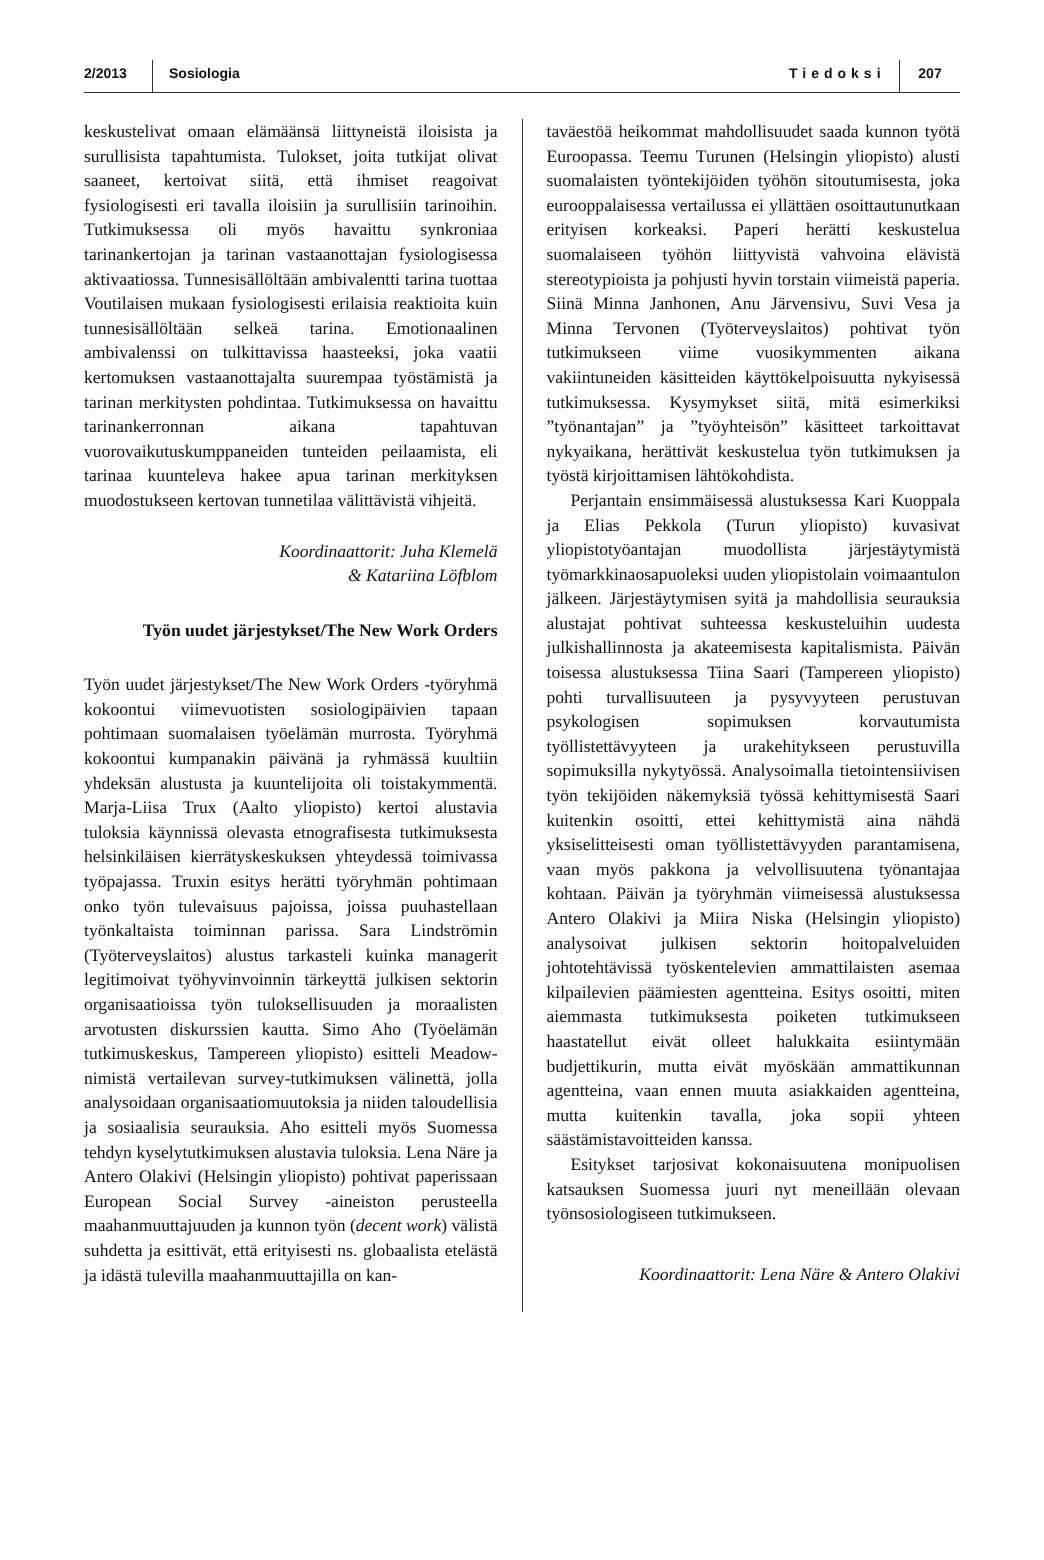2/2013 Sosiologia Tiedoksi 207
keskustelivat omaan elämäänsä liittyneistä iloisista ja surullisista tapahtumista. Tulokset, joita tutkijat olivat saaneet, kertoivat siitä, että ihmiset reagoivat fysiologisesti eri tavalla iloisiin ja surullisiin tarinoihin. Tutkimuksessa oli myös havaittu synkroniaa tarinankertojan ja tarinan vastaanottajan fysiologisessa aktivaatiossa. Tunnesisällöltään ambivalentti tarina tuottaa Voutilaisen mukaan fysiologisesti erilaisia reaktioita kuin tunnesisällöltään selkeä tarina. Emotionaalinen ambivalenssi on tulkittavissa haasteeksi, joka vaatii kertomuksen vastaanottajalta suurempaa työstämistä ja tarinan merkitysten pohdintaa. Tutkimuksessa on havaittu tarinankerronnan aikana tapahtuvan vuorovaikutuskumppaneiden tunteiden peilaamista, eli tarinaa kuunteleva hakee apua tarinan merkityksen muodostukseen kertovan tunnetilaa välittävistä vihjeitä.
Koordinaattorit: Juha Klemelä
& Katariina Löfblom
Työn uudet järjestykset/The New Work Orders
Työn uudet järjestykset/The New Work Orders -työryhmä kokoontui viimevuotisten sosiologipäivien tapaan pohtimaan suomalaisen työelämän murrosta. Työryhmä kokoontui kumpanakin päivänä ja ryhmässä kuultiin yhdeksän alustusta ja kuuntelijoita oli toistakymmentä. Marja-Liisa Trux (Aalto yliopisto) kertoi alustavia tuloksia käynnissä olevasta etnografisesta tutkimuksesta helsinkiläisen kierrätyskeskuksen yhteydessä toimivassa työpajassa. Truxin esitys herätti työryhmän pohtimaan onko työn tulevaisuus pajoissa, joissa puuhastellaan työnkaltaista toiminnan parissa. Sara Lindströmin (Työterveyslaitos) alustus tarkasteli kuinka managerit legitimoivat työhyvinvoinnin tärkeyttä julkisen sektorin organisaatioissa työn tuloksellisuuden ja moraalisten arvotusten diskurssien kautta. Simo Aho (Työelämän tutkimuskeskus, Tampereen yliopisto) esitteli Meadow-nimistä vertailevan survey-tutkimuksen välinettä, jolla analysoidaan organisaatiomuutoksia ja niiden taloudellisia ja sosiaalisia seurauksia. Aho esitteli myös Suomessa tehdyn kyselytutkimuksen alustavia tuloksia. Lena Näre ja Antero Olakivi (Helsingin yliopisto) pohtivat paperissaan European Social Survey -aineiston perusteella maahanmuuttajuuden ja kunnon työn (decent work) välistä suhdetta ja esittivät, että erityisesti ns. globaalista etelästä ja idästä tulevilla maahanmuuttajilla on kan-
taväestöä heikommat mahdollisuudet saada kunnon työtä Euroopassa. Teemu Turunen (Helsingin yliopisto) alusti suomalaisten työntekijöiden työhön sitoutumisesta, joka eurooppalaisessa vertailussa ei yllättäen osoittautunutkaan erityisen korkeaksi. Paperi herätti keskustelua suomalaiseen työhön liittyvistä vahvoina elävistä stereotypioista ja pohjusti hyvin torstain viimeistä paperia. Siinä Minna Janhonen, Anu Järvensivu, Suvi Vesa ja Minna Tervonen (Työterveyslaitos) pohtivat työn tutkimukseen viime vuosikymmenten aikana vakiintuneiden käsitteiden käyttökelpoisuutta nykyisessä tutkimuksessa. Kysymykset siitä, mitä esimerkiksi ”työnantajan” ja ”työyhteisön” käsitteet tarkoittavat nykyaikana, herättivät keskustelua työn tutkimuksen ja työstä kirjoittamisen lähtökohdista.
Perjantain ensimmäisessä alustuksessa Kari Kuoppala ja Elias Pekkola (Turun yliopisto) kuvasivat yliopistotyöantajan muodollista järjestäytymistä työmarkkinaosapuoleksi uuden yliopistolain voimaantulon jälkeen. Järjestäytymisen syitä ja mahdollisia seurauksia alustajat pohtivat suhteessa keskusteluihin uudesta julkishallinnosta ja akateemisesta kapitalismista. Päivän toisessa alustuksessa Tiina Saari (Tampereen yliopisto) pohti turvallisuuteen ja pysyvyyteen perustuvan psykologisen sopimuksen korvautumista työllistettävyyteen ja urakehitykseen perustuvilla sopimuksilla nykytyössä. Analysoimalla tietointensiivisen työn tekijöiden näkemyksiä työssä kehittymisestä Saari kuitenkin osoitti, ettei kehittymistä aina nähdä yksiselitteisesti oman työllistettävyyden parantamisena, vaan myös pakkona ja velvollisuutena työnantajaa kohtaan. Päivän ja työryhmän viimeisessä alustuksessa Antero Olakivi ja Miira Niska (Helsingin yliopisto) analysoivat julkisen sektorin hoitopalveluiden johtotehtävissä työskentelevien ammattilaisten asemaa kilpailevien päämiesten agentteina. Esitys osoitti, miten aiemmasta tutkimuksesta poiketen tutkimukseen haastatellut eivät olleet halukkaita esiintymään budjettikurin, mutta eivät myöskään ammattikunnan agentteina, vaan ennen muuta asiakkaiden agentteina, mutta kuitenkin tavalla, joka sopii yhteen säästämistavoitteiden kanssa.
Esitykset tarjosivat kokonaisuutena monipuolisen katsauksen Suomessa juuri nyt meneillään olevaan työnsosiologiseen tutkimukseen.
Koordinaattorit: Lena Näre & Antero Olakivi